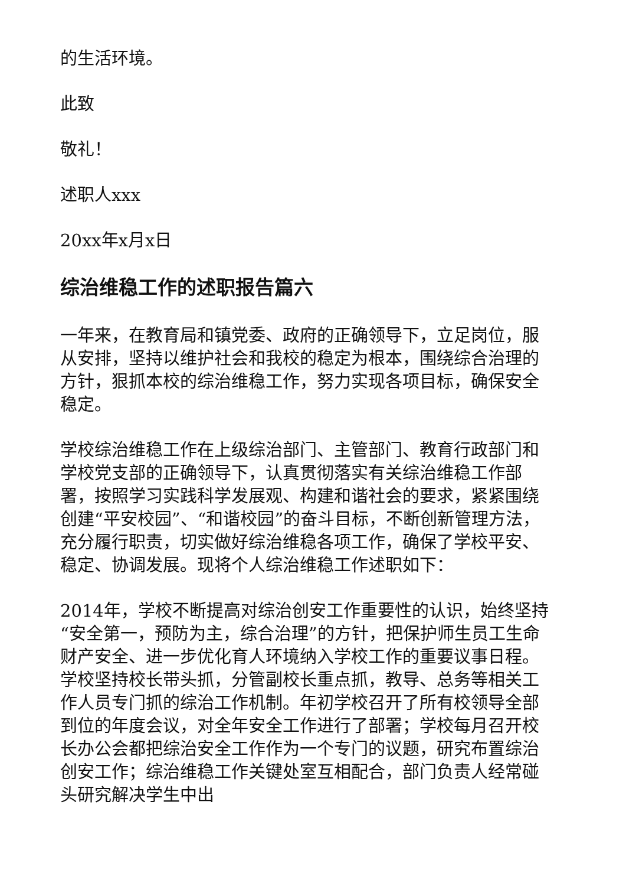的生活环境。
此致
敬礼！
述职人xxx
20xx年x月x日
综治维稳工作的述职报告篇六
一年来，在教育局和镇党委、政府的正确领导下，立足岗位，服从安排，坚持以维护社会和我校的稳定为根本，围绕综合治理的方针，狠抓本校的综治维稳工作，努力实现各项目标，确保安全稳定。
学校综治维稳工作在上级综治部门、主管部门、教育行政部门和学校党支部的正确领导下，认真贯彻落实有关综治维稳工作部署，按照学习实践科学发展观、构建和谐社会的要求，紧紧围绕创建“平安校园”、“和谐校园”的奋斗目标，不断创新管理方法，充分履行职责，切实做好综治维稳各项工作，确保了学校平安、稳定、协调发展。现将个人综治维稳工作述职如下：
2014年，学校不断提高对综治创安工作重要性的认识，始终坚持“安全第一，预防为主，综合治理”的方针，把保护师生员工生命财产安全、进一步优化育人环境纳入学校工作的重要议事日程。学校坚持校长带头抓，分管副校长重点抓，教导、总务等相关工作人员专门抓的综治工作机制。年初学校召开了所有校领导全部到位的年度会议，对全年安全工作进行了部署；学校每月召开校长办公会都把综治安全工作作为一个专门的议题，研究布置综治创安工作；综治维稳工作关键处室互相配合，部门负责人经常碰头研究解决学生中出